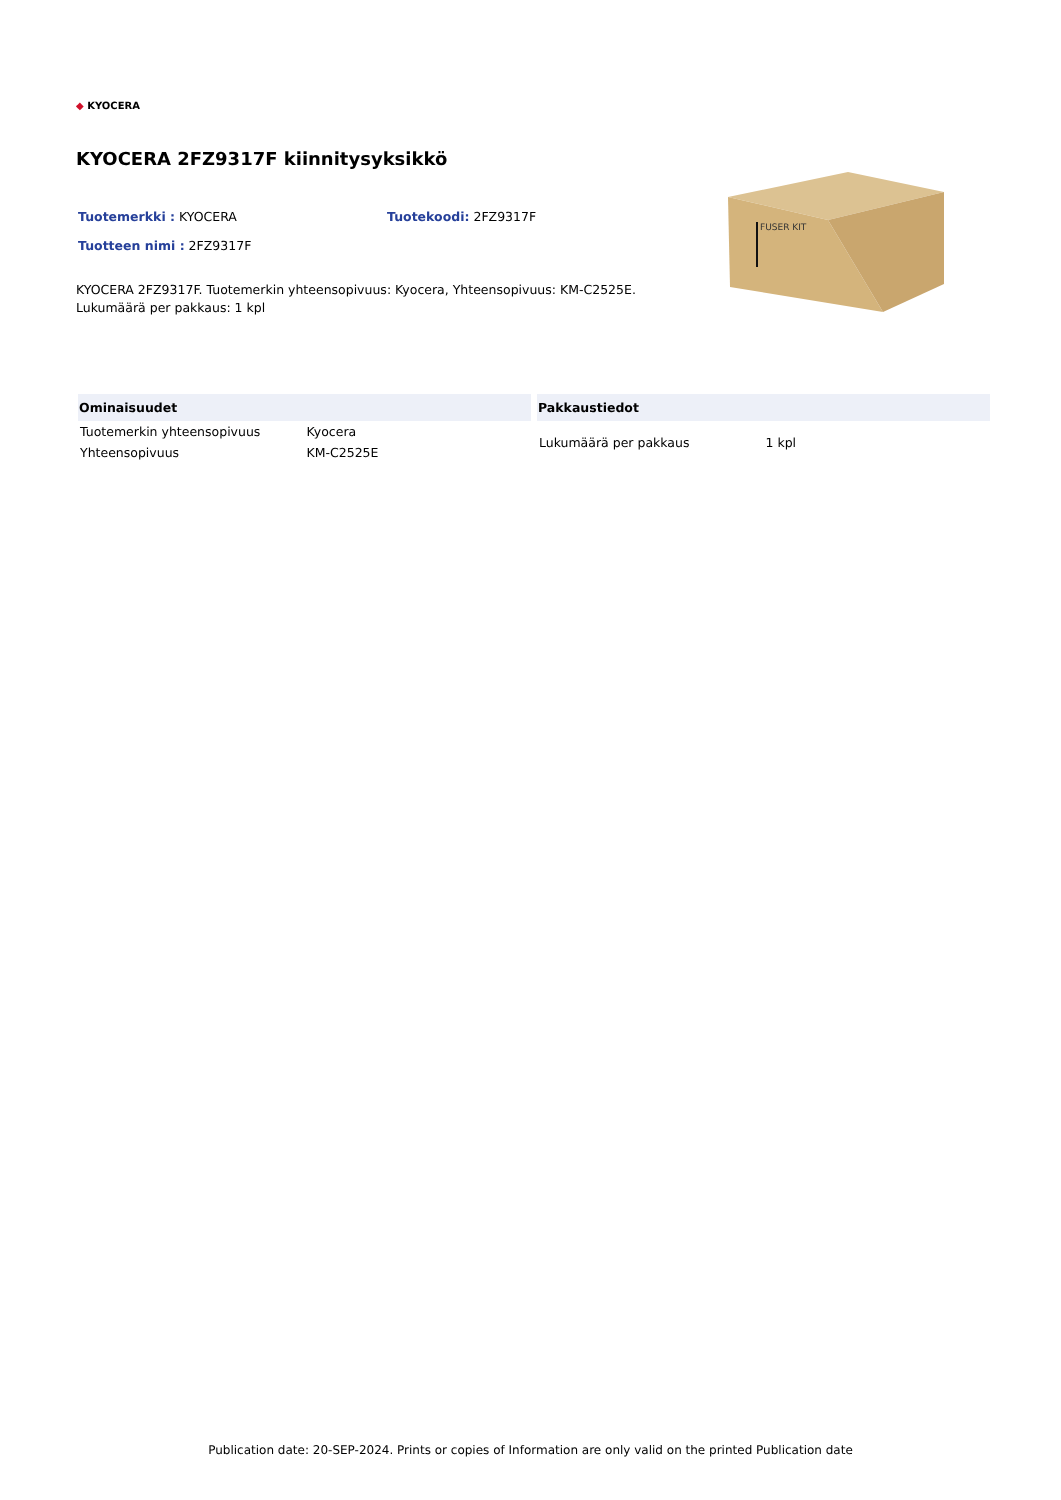◆ KYOCERA
KYOCERA 2FZ9317F kiinnitysyksikkö
Tuotemerkki : KYOCERA Tuotekoodi: 2FZ9317F
Tuotteen nimi : 2FZ9317F
KYOCERA 2FZ9317F. Tuotemerkin yhteensopivuus: Kyocera, Yhteensopivuus: KM-C2525E. Lukumäärä per pakkaus: 1 kpl
FUSER KIT
| Ominaisuudet | |
| --- | --- |
| Tuotemerkin yhteensopivuus | Kyocera |
| Yhteensopivuus | KM-C2525E |
| Pakkaustiedot | |
| --- | --- |
| Lukumäärä per pakkaus | 1 kpl |
Publication date: 20-SEP-2024. Prints or copies of Information are only valid on the printed Publication date